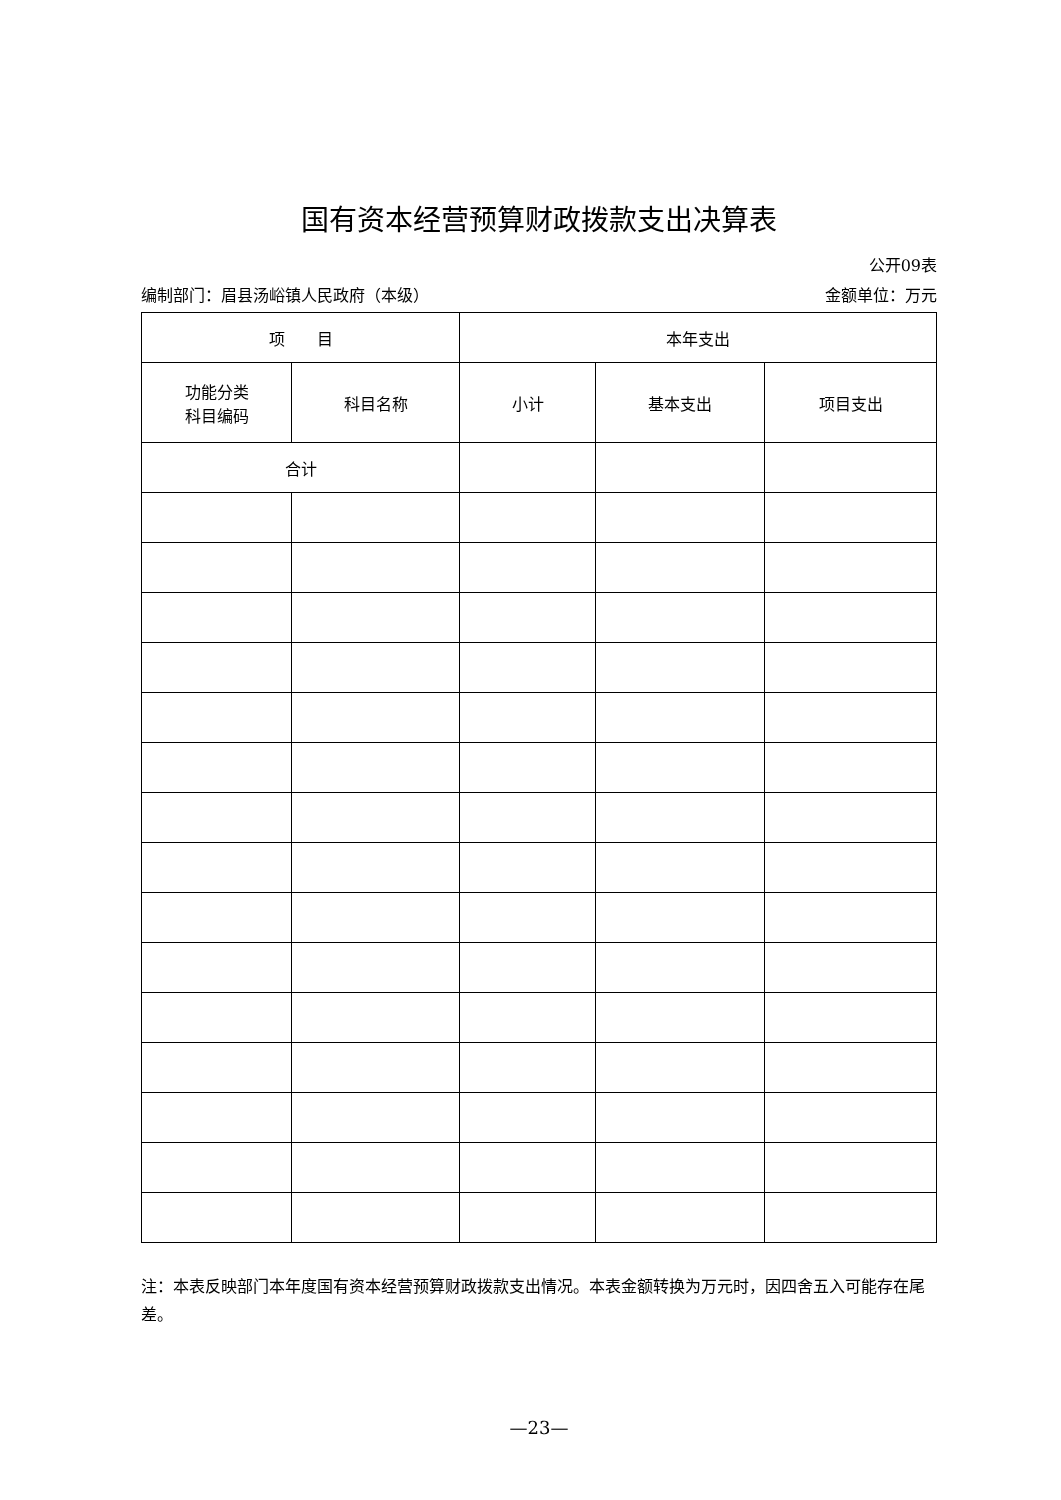国有资本经营预算财政拨款支出决算表
公开09表
编制部门：眉县汤峪镇人民政府（本级） 金额单位：万元
| 项 目 | | 本年支出 | | |
| --- | --- | --- | --- | --- |
| 功能分类 科目编码 | 科目名称 | 小计 | 基本支出 | 项目支出 |
| 合计 | | | | |
注：本表反映部门本年度国有资本经营预算财政拨款支出情况。本表金额转换为万元时，因四舍五入可能存在尾差。
—23—